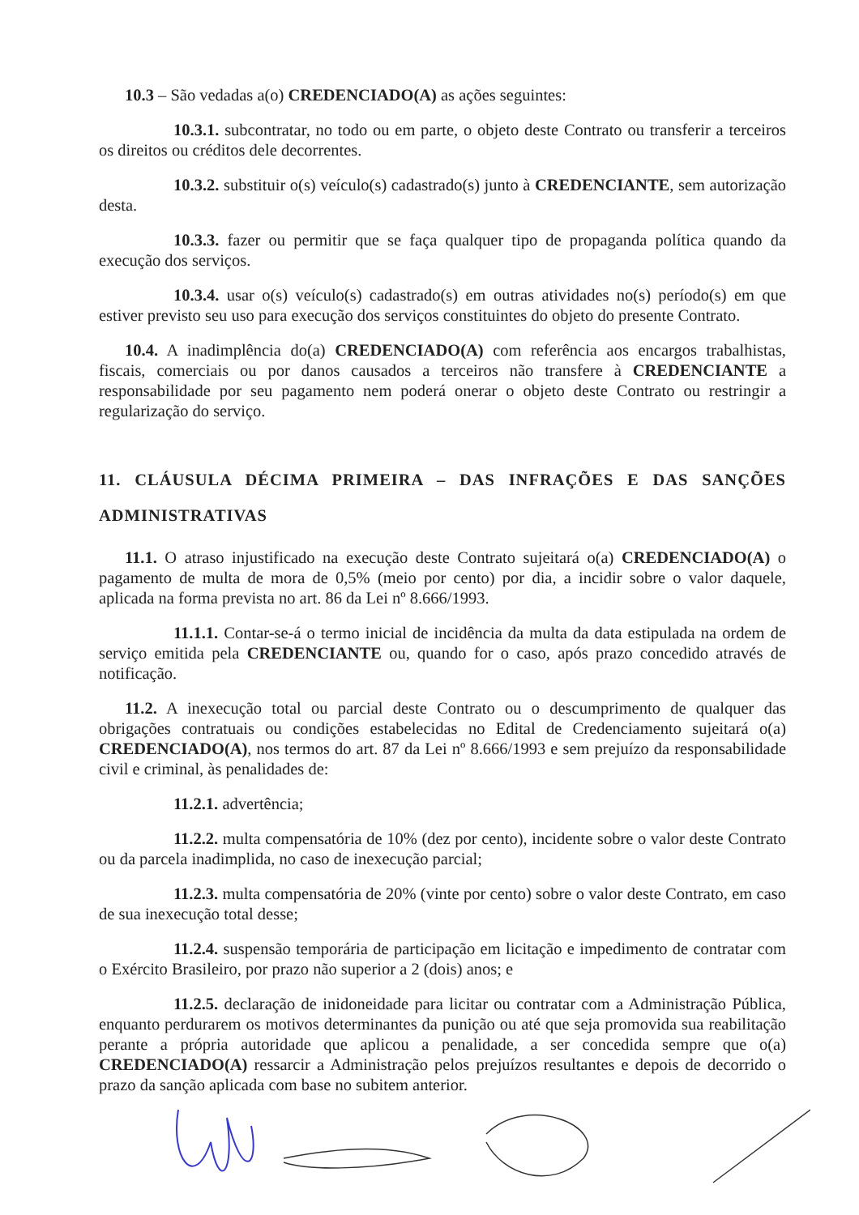10.3 – São vedadas a(o) CREDENCIADO(A) as ações seguintes:
10.3.1. subcontratar, no todo ou em parte, o objeto deste Contrato ou transferir a terceiros os direitos ou créditos dele decorrentes.
10.3.2. substituir o(s) veículo(s) cadastrado(s) junto à CREDENCIANTE, sem autorização desta.
10.3.3. fazer ou permitir que se faça qualquer tipo de propaganda política quando da execução dos serviços.
10.3.4. usar o(s) veículo(s) cadastrado(s) em outras atividades no(s) período(s) em que estiver previsto seu uso para execução dos serviços constituintes do objeto do presente Contrato.
10.4. A inadimplência do(a) CREDENCIADO(A) com referência aos encargos trabalhistas, fiscais, comerciais ou por danos causados a terceiros não transfere à CREDENCIANTE a responsabilidade por seu pagamento nem poderá onerar o objeto deste Contrato ou restringir a regularização do serviço.
11. CLÁUSULA DÉCIMA PRIMEIRA – DAS INFRAÇÕES E DAS SANÇÕES ADMINISTRATIVAS
11.1. O atraso injustificado na execução deste Contrato sujeitará o(a) CREDENCIADO(A) o pagamento de multa de mora de 0,5% (meio por cento) por dia, a incidir sobre o valor daquele, aplicada na forma prevista no art. 86 da Lei nº 8.666/1993.
11.1.1. Contar-se-á o termo inicial de incidência da multa da data estipulada na ordem de serviço emitida pela CREDENCIANTE ou, quando for o caso, após prazo concedido através de notificação.
11.2. A inexecução total ou parcial deste Contrato ou o descumprimento de qualquer das obrigações contratuais ou condições estabelecidas no Edital de Credenciamento sujeitará o(a) CREDENCIADO(A), nos termos do art. 87 da Lei nº 8.666/1993 e sem prejuízo da responsabilidade civil e criminal, às penalidades de:
11.2.1. advertência;
11.2.2. multa compensatória de 10% (dez por cento), incidente sobre o valor deste Contrato ou da parcela inadimplida, no caso de inexecução parcial;
11.2.3. multa compensatória de 20% (vinte por cento) sobre o valor deste Contrato, em caso de sua inexecução total desse;
11.2.4. suspensão temporária de participação em licitação e impedimento de contratar com o Exército Brasileiro, por prazo não superior a 2 (dois) anos; e
11.2.5. declaração de inidoneidade para licitar ou contratar com a Administração Pública, enquanto perdurarem os motivos determinantes da punição ou até que seja promovida sua reabilitação perante a própria autoridade que aplicou a penalidade, a ser concedida sempre que o(a) CREDENCIADO(A) ressarcir a Administração pelos prejuízos resultantes e depois de decorrido o prazo da sanção aplicada com base no subitem anterior.